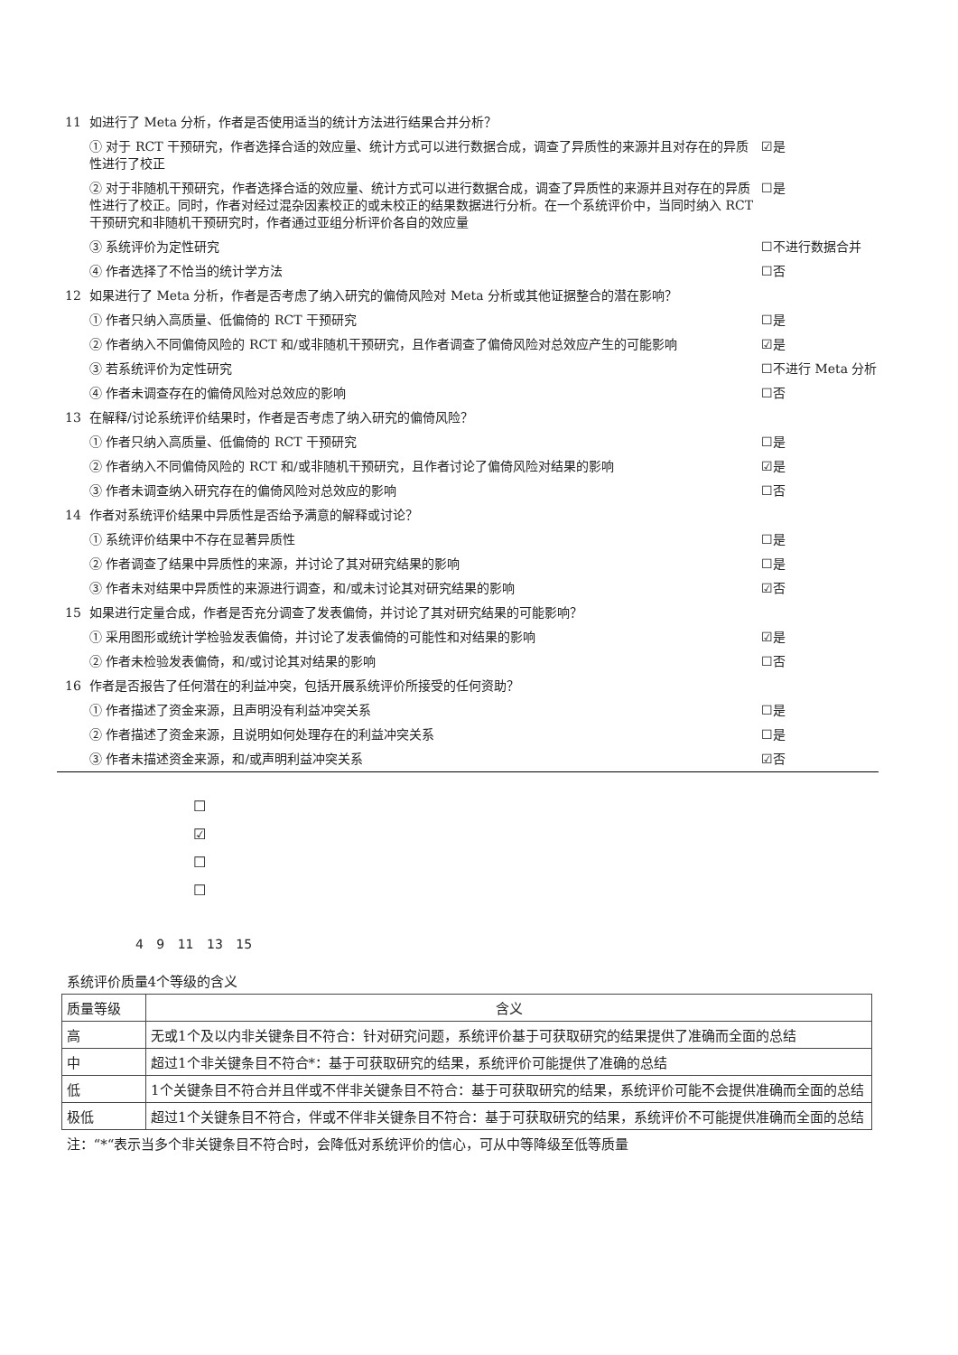| 11 | 如进行了 Meta 分析，作者是否使用适当的统计方法进行结果合并分析？ | |
| | ① 对于 RCT 干预研究，作者选择合适的效应量、统计方式可以进行数据合成，调查了异质性的来源并且对存在的异质性进行了校正 | ☑是 |
| | ② 对于非随机干预研究，作者选择合适的效应量、统计方式可以进行数据合成，调查了异质性的来源并且对存在的异质性进行了校正。同时，作者对经过混杂因素校正的或未校正的结果数据进行分析。在一个系统评价中，当同时纳入 RCT 干预研究和非随机干预研究时，作者通过亚组分析评价各自的效应量 | ☐是 |
| | ③ 系统评价为定性研究 | ☐不进行数据合并 |
| | ④ 作者选择了不恰当的统计学方法 | ☐否 |
| 12 | 如果进行了 Meta 分析，作者是否考虑了纳入研究的偏倚风险对 Meta 分析或其他证据整合的潜在影响？ | |
| | ① 作者只纳入高质量、低偏倚的 RCT 干预研究 | ☐是 |
| | ② 作者纳入不同偏倚风险的 RCT 和/或非随机干预研究，且作者调查了偏倚风险对总效应产生的可能影响 | ☑是 |
| | ③ 若系统评价为定性研究 | ☐不进行 Meta 分析 |
| | ④ 作者未调查存在的偏倚风险对总效应的影响 | ☐否 |
| 13 | 在解释/讨论系统评价结果时，作者是否考虑了纳入研究的偏倚风险？ | |
| | ① 作者只纳入高质量、低偏倚的 RCT 干预研究 | ☐是 |
| | ② 作者纳入不同偏倚风险的 RCT 和/或非随机干预研究，且作者讨论了偏倚风险对结果的影响 | ☑是 |
| | ③ 作者未调查纳入研究存在的偏倚风险对总效应的影响 | ☐否 |
| 14 | 作者对系统评价结果中异质性是否给予满意的解释或讨论？ | |
| | ① 系统评价结果中不存在显著异质性 | ☐是 |
| | ② 作者调查了结果中异质性的来源，并讨论了其对研究结果的影响 | ☐是 |
| | ③ 作者未对结果中异质性的来源进行调查，和/或未讨论其对研究结果的影响 | ☑否 |
| 15 | 如果进行定量合成，作者是否充分调查了发表偏倚，并讨论了其对研究结果的可能影响？ | |
| | ① 采用图形或统计学检验发表偏倚，并讨论了发表偏倚的可能性和对结果的影响 | ☑是 |
| | ② 作者未检验发表偏倚，和/或讨论其对结果的影响 | ☐否 |
| 16 | 作者是否报告了任何潜在的利益冲突，包括开展系统评价所接受的任何资助？ | |
| | ① 作者描述了资金来源，且声明没有利益冲突关系 | ☐是 |
| | ② 作者描述了资金来源，且说明如何处理存在的利益冲突关系 | ☐是 |
| | ③ 作者未描述资金来源，和/或声明利益冲突关系 | ☑否 |
☐
☑
☐
☐
4 9 11 13 15
| 系统评价质量4个等级的含义 | |
| 质量等级 | 含义 |
| 高 | 无或1个及以内非关键条目不符合：针对研究问题，系统评价基于可获取研究的结果提供了准确而全面的总结 |
| 中 | 超过1个非关键条目不符合*：基于可获取研究的结果，系统评价可能提供了准确的总结 |
| 低 | 1个关键条目不符合并且伴或不伴非关键条目不符合：基于可获取研究的结果，系统评价可能不会提供准确而全面的总结 |
| 极低 | 超过1个关键条目不符合，伴或不伴非关键条目不符合：基于可获取研究的结果，系统评价不可能提供准确而全面的总结 |
| 注：“*“表示当多个非关键条目不符合时，会降低对系统评价的信心，可从中等降级至低等质量 | |